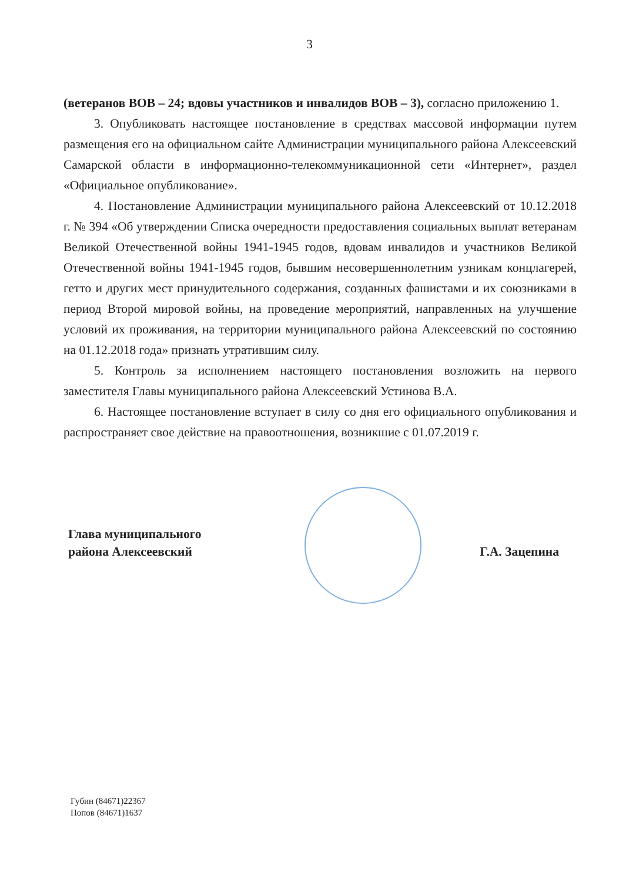3
(ветеранов ВОВ – 24; вдовы участников и инвалидов ВОВ – 3), согласно приложению 1.
3. Опубликовать настоящее постановление в средствах массовой информации путем размещения его на официальном сайте Администрации муниципального района Алексеевский Самарской области в информационно-телекоммуникационной сети «Интернет», раздел «Официальное опубликование».
4. Постановление Администрации муниципального района Алексеевский от 10.12.2018 г. № 394 «Об утверждении Списка очередности предоставления социальных выплат ветеранам Великой Отечественной войны 1941-1945 годов, вдовам инвалидов и участников Великой Отечественной войны 1941-1945 годов, бывшим несовершеннолетним узникам концлагерей, гетто и других мест принудительного содержания, созданных фашистами и их союзниками в период Второй мировой войны, на проведение мероприятий, направленных на улучшение условий их проживания, на территории муниципального района Алексеевский по состоянию на 01.12.2018 года» признать утратившим силу.
5. Контроль за исполнением настоящего постановления возложить на первого заместителя Главы муниципального района Алексеевский Устинова В.А.
6. Настоящее постановление вступает в силу со дня его официального опубликования и распространяет свое действие на правоотношения, возникшие с 01.07.2019 г.
Глава муниципального
района Алексеевский
Г.А. Зацепина
Губин (84671)22367
Попов (84671)1637